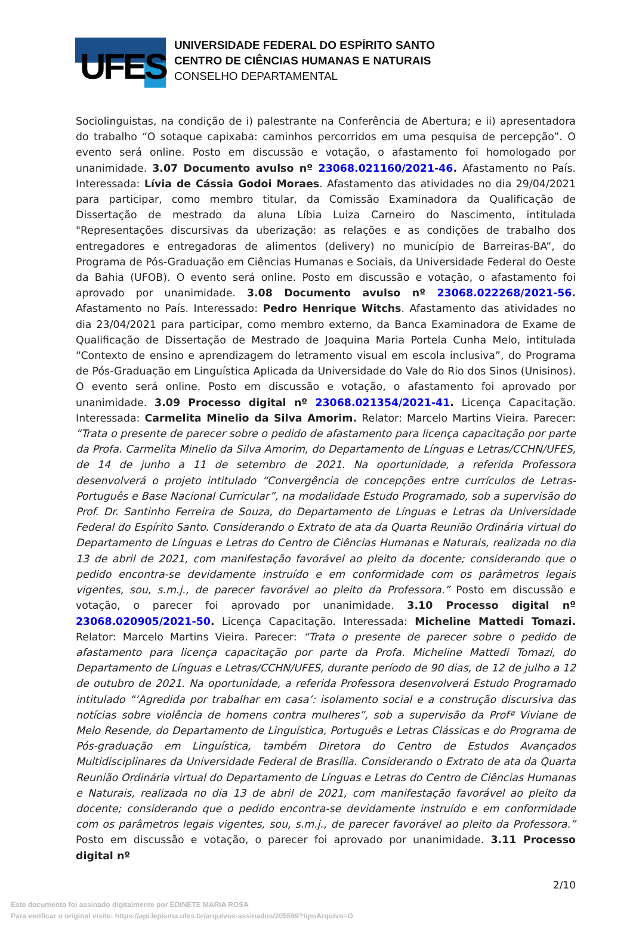UFES
UNIVERSIDADE FEDERAL DO ESPÍRITO SANTO
CENTRO DE CIÊNCIAS HUMANAS E NATURAIS
CONSELHO DEPARTAMENTAL
Sociolinguistas, na condição de i) palestrante na Conferência de Abertura; e ii) apresentadora do trabalho “O sotaque capixaba: caminhos percorridos em uma pesquisa de percepção”. O evento será online. Posto em discussão e votação, o afastamento foi homologado por unanimidade. 3.07 Documento avulso nº 23068.021160/2021-46. Afastamento no País. Interessada: Lívia de Cássia Godoi Moraes. Afastamento das atividades no dia 29/04/2021 para participar, como membro titular, da Comissão Examinadora da Qualificação de Dissertação de mestrado da aluna Líbia Luiza Carneiro do Nascimento, intitulada "Representações discursivas da uberização: as relações e as condições de trabalho dos entregadores e entregadoras de alimentos (delivery) no município de Barreiras-BA”, do Programa de Pós-Graduação em Ciências Humanas e Sociais, da Universidade Federal do Oeste da Bahia (UFOB). O evento será online. Posto em discussão e votação, o afastamento foi aprovado por unanimidade. 3.08 Documento avulso nº 23068.022268/2021-56. Afastamento no País. Interessado: Pedro Henrique Witchs. Afastamento das atividades no dia 23/04/2021 para participar, como membro externo, da Banca Examinadora de Exame de Qualificação de Dissertação de Mestrado de Joaquina Maria Portela Cunha Melo, intitulada “Contexto de ensino e aprendizagem do letramento visual em escola inclusiva”, do Programa de Pós-Graduação em Linguística Aplicada da Universidade do Vale do Rio dos Sinos (Unisinos). O evento será online. Posto em discussão e votação, o afastamento foi aprovado por unanimidade. 3.09 Processo digital nº 23068.021354/2021-41. Licença Capacitação. Interessada: Carmelita Minelio da Silva Amorim. Relator: Marcelo Martins Vieira. Parecer: “Trata o presente de parecer sobre o pedido de afastamento para licença capacitação por parte da Profa. Carmelita Minelio da Silva Amorim, do Departamento de Línguas e Letras/CCHN/UFES, de 14 de junho a 11 de setembro de 2021. Na oportunidade, a referida Professora desenvolverá o projeto intitulado “Convergência de concepções entre currículos de Letras-Português e Base Nacional Curricular”, na modalidade Estudo Programado, sob a supervisão do Prof. Dr. Santinho Ferreira de Souza, do Departamento de Línguas e Letras da Universidade Federal do Espírito Santo. Considerando o Extrato de ata da Quarta Reunião Ordinária virtual do Departamento de Línguas e Letras do Centro de Ciências Humanas e Naturais, realizada no dia 13 de abril de 2021, com manifestação favorável ao pleito da docente; considerando que o pedido encontra-se devidamente instruído e em conformidade com os parâmetros legais vigentes, sou, s.m.j., de parecer favorável ao pleito da Professora.” Posto em discussão e votação, o parecer foi aprovado por unanimidade. 3.10 Processo digital nº 23068.020905/2021-50. Licença Capacitação. Interessada: Micheline Mattedi Tomazi. Relator: Marcelo Martins Vieira. Parecer: “Trata o presente de parecer sobre o pedido de afastamento para licença capacitação por parte da Profa. Micheline Mattedi Tomazi, do Departamento de Línguas e Letras/CCHN/UFES, durante período de 90 dias, de 12 de julho a 12 de outubro de 2021. Na oportunidade, a referida Professora desenvolverá Estudo Programado intitulado “‘Agredida por trabalhar em casa’: isolamento social e a construção discursiva das notícias sobre violência de homens contra mulheres”, sob a supervisão da Profª Viviane de Melo Resende, do Departamento de Linguística, Português e Letras Clássicas e do Programa de Pós-graduação em Linguística, também Diretora do Centro de Estudos Avançados Multidisciplinares da Universidade Federal de Brasília. Considerando o Extrato de ata da Quarta Reunião Ordinária virtual do Departamento de Línguas e Letras do Centro de Ciências Humanas e Naturais, realizada no dia 13 de abril de 2021, com manifestação favorável ao pleito da docente; considerando que o pedido encontra-se devidamente instruído e em conformidade com os parâmetros legais vigentes, sou, s.m.j., de parecer favorável ao pleito da Professora.” Posto em discussão e votação, o parecer foi aprovado por unanimidade. 3.11 Processo digital nº
2/10
Este documento foi assinado digitalmente por EDINETE MARIA ROSA
Para verificar o original visite: https://api.lepisma.ufes.br/arquivos-assinados/205599?tipoArquivo=O